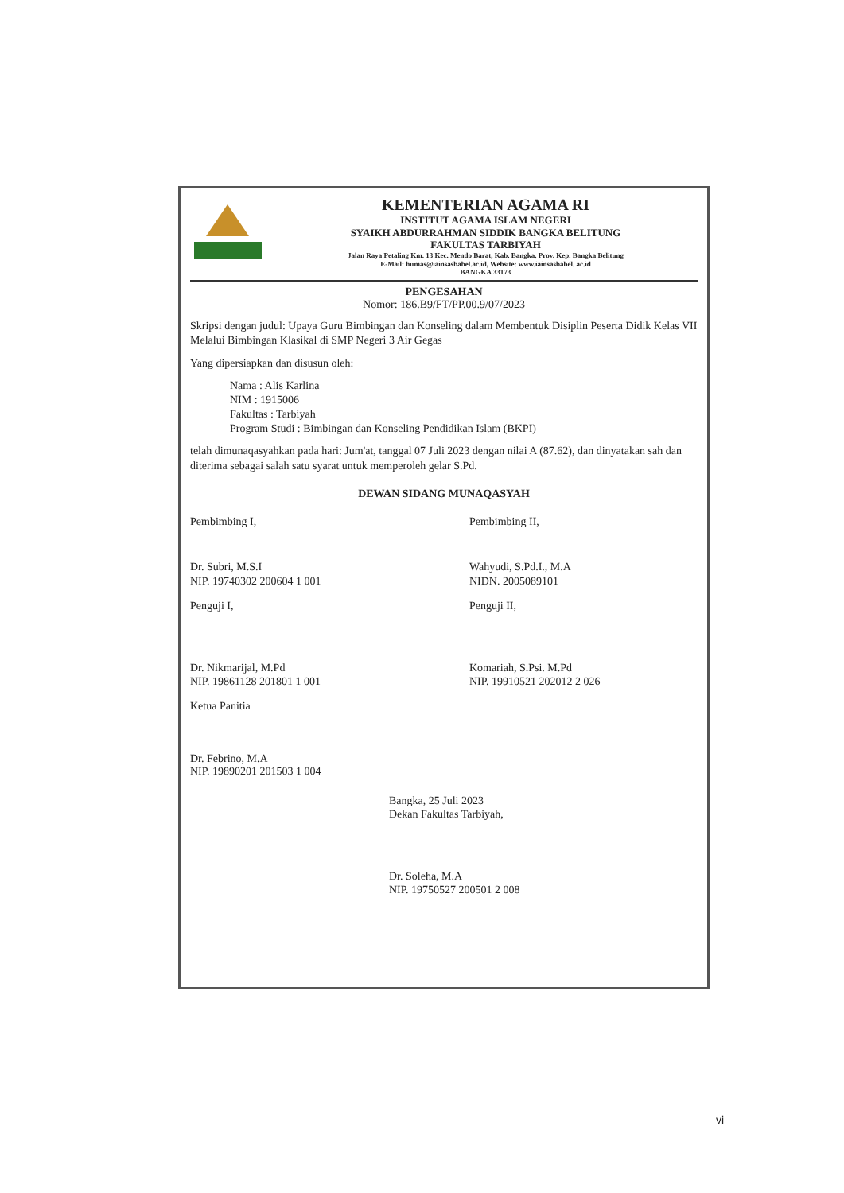KEMENTERIAN AGAMA RI
INSTITUT AGAMA ISLAM NEGERI
SYAIKH ABDURRAHMAN SIDDIK BANGKA BELITUNG
FAKULTAS TARBIYAH
Jalan Raya Petaling Km. 13 Kec. Mendo Barat, Kab. Bangka, Prov. Kep. Bangka Belitung
E-Mail: humas@iainsasbabel.ac.id, Website: www.iainsasbabel. ac.id
BANGKA 33173
PENGESAHAN
Nomor: 186.B9/FT/PP.00.9/07/2023
Skripsi dengan judul: Upaya Guru Bimbingan dan Konseling dalam Membentuk Disiplin Peserta Didik Kelas VII Melalui Bimbingan Klasikal di SMP Negeri 3 Air Gegas
Yang dipersiapkan dan disusun oleh:
Nama : Alis Karlina
NIM : 1915006
Fakultas : Tarbiyah
Program Studi : Bimbingan dan Konseling Pendidikan Islam (BKPI)
telah dimunaqasyahkan pada hari: Jum'at, tanggal 07 Juli 2023 dengan nilai A (87.62), dan dinyatakan sah dan diterima sebagai salah satu syarat untuk memperoleh gelar S.Pd.
DEWAN SIDANG MUNAQASYAH
Pembimbing I,
Dr. Subri, M.S.I
NIP. 19740302 200604 1 001
Pembimbing II,
Wahyudi, S.Pd.I., M.A
NIDN. 2005089101
Penguji I,
Dr. Nikmarijal, M.Pd
NIP. 19861128 201801 1 001
Penguji II,
Komariah, S.Psi. M.Pd
NIP. 19910521 202012 2 026
Ketua Panitia
Dr. Febrino, M.A
NIP. 19890201 201503 1 004
Bangka, 25 Juli 2023
Dekan Fakultas Tarbiyah,
Dr. Soleha, M.A
NIP. 19750527 200501 2 008
vi